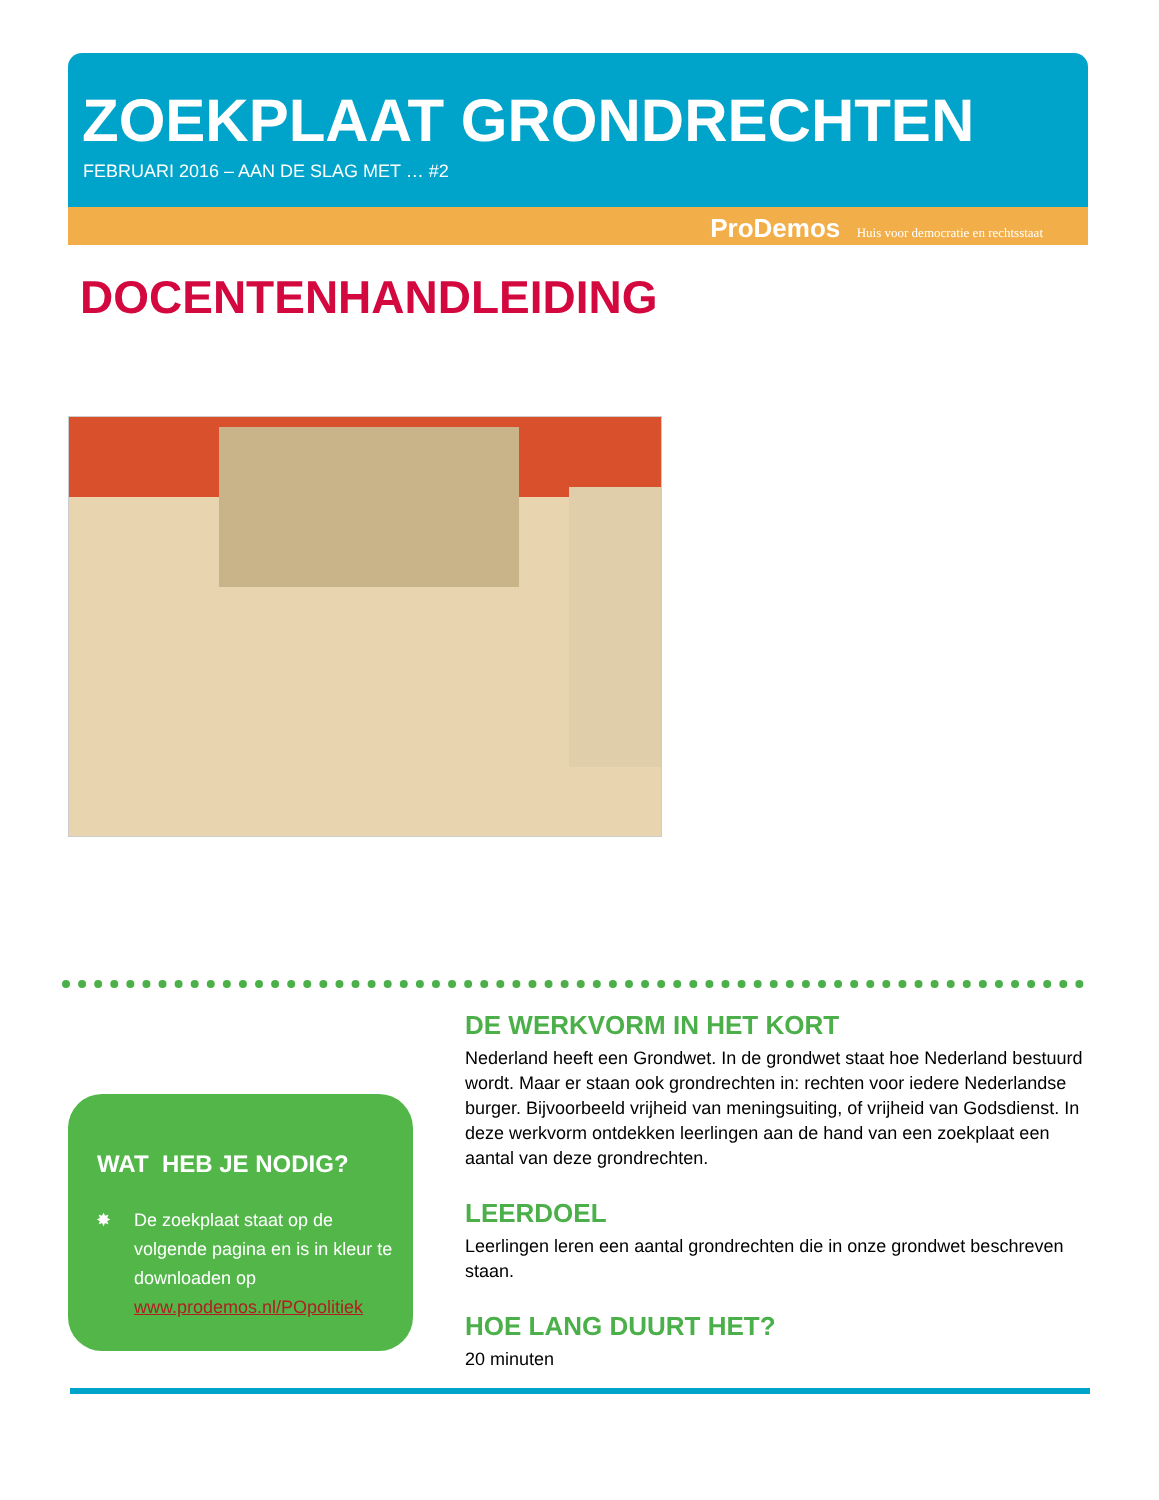ZOEKPLAAT GRONDRECHTEN
FEBRUARI 2016 – AAN DE SLAG MET … #2
ProDemos Huis voor democratie en rechtsstaat
DOCENTENHANDLEIDING
WAT HEB JE NODIG?
De zoekplaat staat op de volgende pagina en is in kleur te downloaden op www.prodemos.nl/POpolitiek
DE WERKVORM IN HET KORT
Nederland heeft een Grondwet. In de grondwet staat hoe Nederland bestuurd wordt. Maar er staan ook grondrechten in: rechten voor iedere Nederlandse burger. Bijvoorbeeld vrijheid van meningsuiting, of vrijheid van Godsdienst. In deze werkvorm ontdekken leerlingen aan de hand van een zoekplaat een aantal van deze grondrechten.
LEERDOEL
Leerlingen leren een aantal grondrechten die in onze grondwet beschreven staan.
HOE LANG DUURT HET?
20 minuten